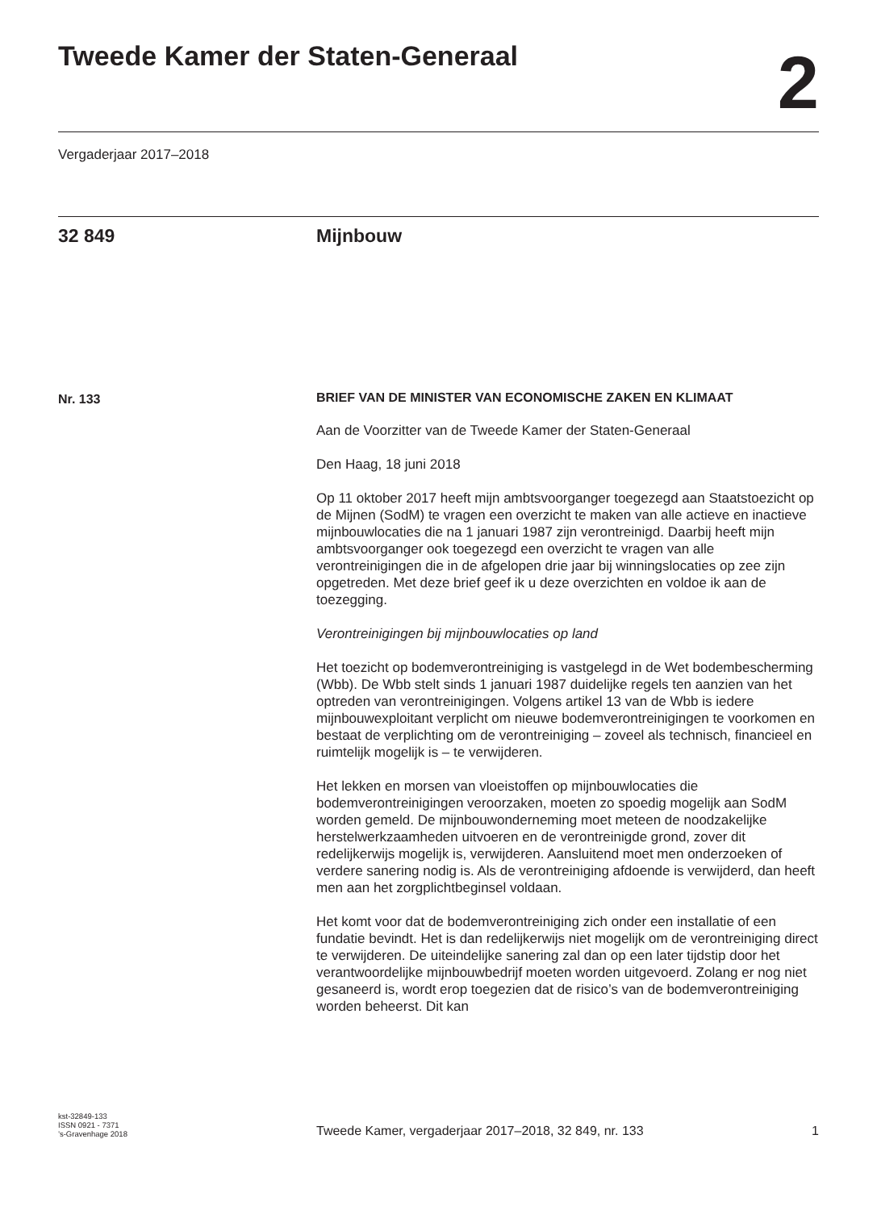Tweede Kamer der Staten-Generaal
2
Vergaderjaar 2017–2018
32 849 Mijnbouw
Nr. 133
BRIEF VAN DE MINISTER VAN ECONOMISCHE ZAKEN EN KLIMAAT
Aan de Voorzitter van de Tweede Kamer der Staten-Generaal
Den Haag, 18 juni 2018
Op 11 oktober 2017 heeft mijn ambtsvoorganger toegezegd aan Staatstoezicht op de Mijnen (SodM) te vragen een overzicht te maken van alle actieve en inactieve mijnbouwlocaties die na 1 januari 1987 zijn verontreinigd. Daarbij heeft mijn ambtsvoorganger ook toegezegd een overzicht te vragen van alle verontreinigingen die in de afgelopen drie jaar bij winningslocaties op zee zijn opgetreden. Met deze brief geef ik u deze overzichten en voldoe ik aan de toezegging.
Verontreinigingen bij mijnbouwlocaties op land
Het toezicht op bodemverontreiniging is vastgelegd in de Wet bodembescherming (Wbb). De Wbb stelt sinds 1 januari 1987 duidelijke regels ten aanzien van het optreden van verontreinigingen. Volgens artikel 13 van de Wbb is iedere mijnbouwexploitant verplicht om nieuwe bodemverontreinigingen te voorkomen en bestaat de verplichting om de verontreiniging – zoveel als technisch, financieel en ruimtelijk mogelijk is – te verwijderen.
Het lekken en morsen van vloeistoffen op mijnbouwlocaties die bodemverontreinigingen veroorzaken, moeten zo spoedig mogelijk aan SodM worden gemeld. De mijnbouwonderneming moet meteen de noodzakelijke herstelwerkzaamheden uitvoeren en de verontreinigde grond, zover dit redelijkerwijs mogelijk is, verwijderen. Aansluitend moet men onderzoeken of verdere sanering nodig is. Als de verontreiniging afdoende is verwijderd, dan heeft men aan het zorgplichtbeginsel voldaan.
Het komt voor dat de bodemverontreiniging zich onder een installatie of een fundatie bevindt. Het is dan redelijkerwijs niet mogelijk om de verontreiniging direct te verwijderen. De uiteindelijke sanering zal dan op een later tijdstip door het verantwoordelijke mijnbouwbedrijf moeten worden uitgevoerd. Zolang er nog niet gesaneerd is, wordt erop toegezien dat de risico’s van de bodemverontreiniging worden beheerst. Dit kan
kst-32849-133
ISSN 0921 - 7371
’s-Gravenhage 2018
Tweede Kamer, vergaderjaar 2017–2018, 32 849, nr. 133
1